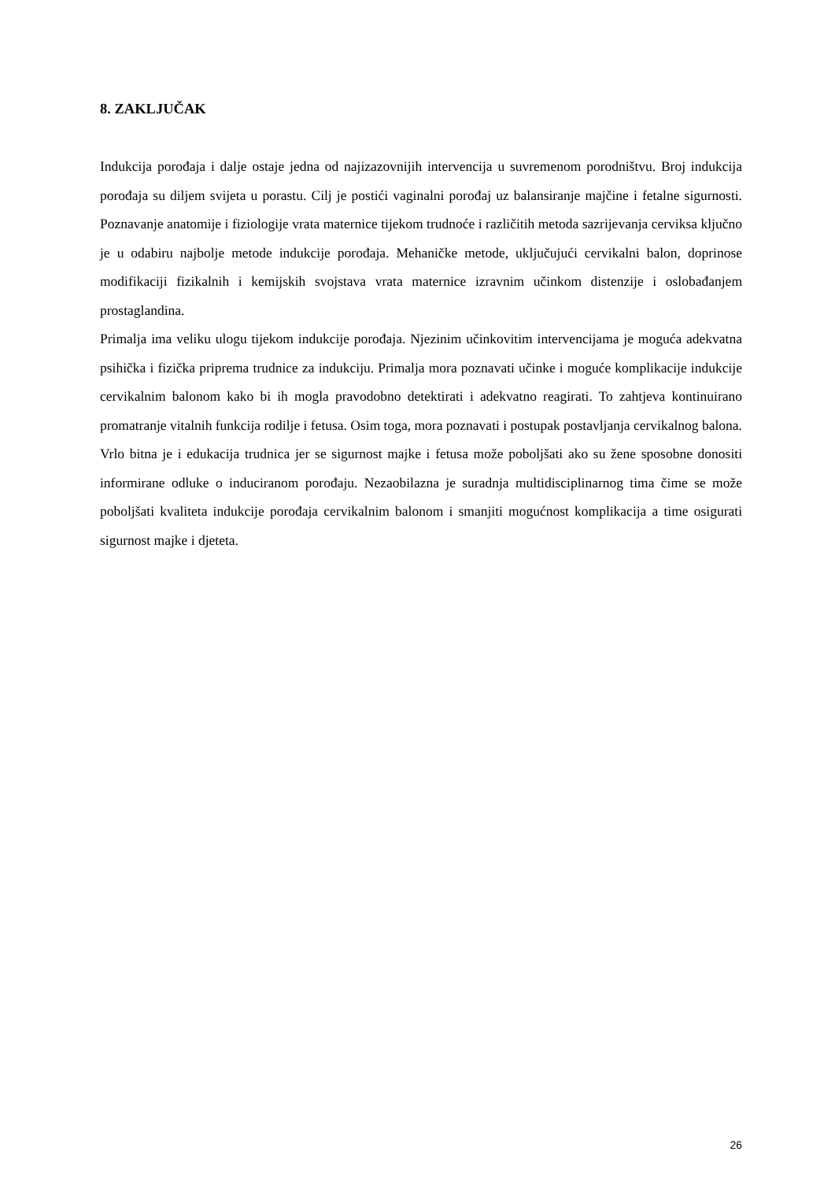8. ZAKLJUČAK
Indukcija porođaja i dalje ostaje jedna od najizazovnijih intervencija u suvremenom porodništvu. Broj indukcija porođaja su diljem svijeta u porastu. Cilj je postići vaginalni porođaj uz balansiranje majčine i fetalne sigurnosti. Poznavanje anatomije i fiziologije vrata maternice tijekom trudnoće i različitih metoda sazrijevanja cerviksa ključno je u odabiru najbolje metode indukcije porođaja. Mehaničke metode, uključujući cervikalni balon, doprinose modifikaciji fizikalnih i kemijskih svojstava vrata maternice izravnim učinkom distenzije i oslobađanjem prostaglandina.
Primalja ima veliku ulogu tijekom indukcije porođaja. Njezinim učinkovitim intervencijama je moguća adekvatna psihička i fizička priprema trudnice za indukciju. Primalja mora poznavati učinke i moguće komplikacije indukcije cervikalnim balonom kako bi ih mogla pravodobno detektirati i adekvatno reagirati. To zahtjeva kontinuirano promatranje vitalnih funkcija rodilje i fetusa. Osim toga, mora poznavati i postupak postavljanja cervikalnog balona. Vrlo bitna je i edukacija trudnica jer se sigurnost majke i fetusa može poboljšati ako su žene sposobne donositi informirane odluke o induciranom porođaju. Nezaobilazna je suradnja multidisciplinarnog tima čime se može poboljšati kvaliteta indukcije porođaja cervikalnim balonom i smanjiti mogućnost komplikacija a time osigurati sigurnost majke i djeteta.
26